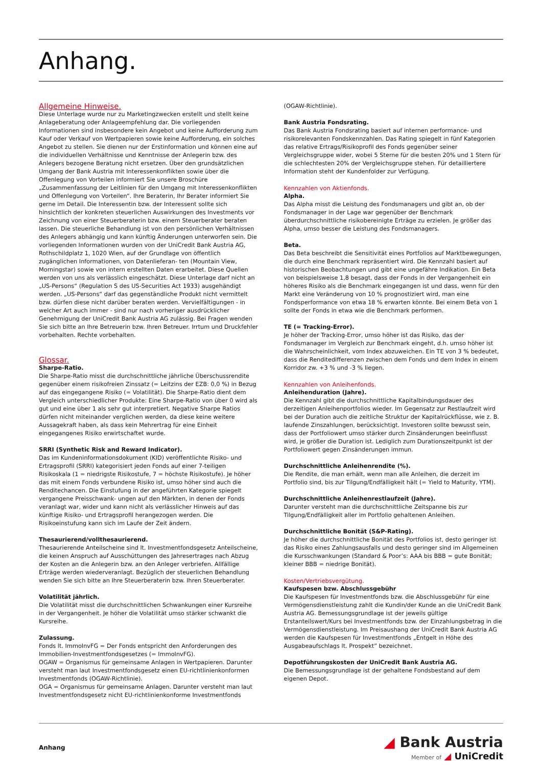Anhang.
Allgemeine Hinweise.
Diese Unterlage wurde nur zu Marketingzwecken erstellt und stellt keine Anlageberatung oder Anlageempfehlung dar. Die vorliegenden Informationen sind insbesondere kein Angebot und keine Aufforderung zum Kauf oder Verkauf von Wertpapieren sowie keine Aufforderung, ein solches Angebot zu stellen. Sie dienen nur der Erstinformation und können eine auf die individuellen Verhältnisse und Kenntnisse der Anlegerin bzw. des Anlegers bezogene Beratung nicht ersetzen. Über den grundsätzlichen Umgang der Bank Austria mit Interessenkonflikten sowie über die Offenlegung von Vorteilen informiert Sie unsere Broschüre „Zusammenfassung der Leitlinien für den Umgang mit Interessenkonflikten und Offenlegung von Vorteilen“. Ihre Beraterin, Ihr Berater informiert Sie gerne im Detail. Die Interessentin bzw. der Interessent sollte sich hinsichtlich der konkreten steuerlichen Auswirkungen des Investments vor Zeichnung von einer Steuerberaterin bzw. einem Steuerberater beraten lassen. Die steuerliche Behandlung ist von den persönlichen Verhältnissen des Anlegers abhängig und kann künftig Änderungen unterworfen sein. Die vorliegenden Informationen wurden von der UniCredit Bank Austria AG, Rothschildplatz 1, 1020 Wien, auf der Grundlage von öffentlich zugänglichen Informationen, von Datenlieferan- ten (Mountain View, Morningstar) sowie von intern erstellten Daten erarbeitet. Diese Quellen werden von uns als verlässlich eingeschätzt. Diese Unterlage darf nicht an „US-Persons“ (Regulation S des US-Securities Act 1933) ausgehändigt werden. „US-Persons“ darf das gegenständliche Produkt nicht vermittelt bzw. dürfen diese nicht darüber beraten werden. Vervielfältigungen - in welcher Art auch immer - sind nur nach vorheriger ausdrücklicher Genehmigung der UniCredit Bank Austria AG zulässig. Bei Fragen wenden Sie sich bitte an Ihre Betreuerin bzw. Ihren Betreuer. Irrtum und Druckfehler vorbehalten. Rechte vorbehalten.
Glossar.
Sharpe-Ratio.
Die Sharpe-Ratio misst die durchschnittliche jährliche Überschussrendite gegenüber einem risikofreien Zinssatz (= Leitzins der EZB: 0,0 %) in Bezug auf das eingegangene Risiko (= Volatilität). Die Sharpe-Ratio dient dem Vergleich unterschiedlicher Produkte: Eine Sharpe-Ratio von über 0 wird als gut und eine über 1 als sehr gut interpretiert. Negative Sharpe Ratios dürfen nicht miteinander verglichen werden, da diese keine weitere Aussagekraft haben, als dass kein Mehrertrag für eine Einheit eingegangenes Risiko erwirtschaftet wurde.
SRRI (Synthetic Risk and Reward Indicator).
Das im Kundeninformationsdokument (KID) veröffentlichte Risiko- und Ertragsprofil (SRRI) kategorisiert jeden Fonds auf einer 7-teiligen Risikoskala (1 = niedrigste Risikostufe, 7 = höchste Risikostufe). Je höher das mit einem Fonds verbundene Risiko ist, umso höher sind auch die Renditechancen. Die Einstufung in der angeführten Kategorie spiegelt vergangene Preisschwank- ungen auf den Märkten, in denen der Fonds veranlagt war, wider und kann nicht als verlässlicher Hinweis auf das künftige Risiko- und Ertragsprofil herangezogen werden. Die Risikoeinstufung kann sich im Laufe der Zeit ändern.
Thesaurierend/vollthesaurierend.
Thesaurierende Anteilscheine sind lt. Investmentfondsgesetz Anteilscheine, die keinen Anspruch auf Ausschüttungen des Jahresertrages nach Abzug der Kosten an die Anlegerin bzw. an den Anleger verbriefen. Allfällige Erträge werden wiederveranlagt. Bezüglich der steuerlichen Behandlung wenden Sie sich bitte an Ihre Steuerberaterin bzw. Ihren Steuerberater.
Volatilität jährlich.
Die Volatilität misst die durchschnittlichen Schwankungen einer Kursreihe in der Vergangenheit. Je höher die Volatilität umso stärker schwankt die Kursreihe.
Zulassung.
Fonds lt. ImmoInvFG = Der Fonds entspricht den Anforderungen des Immobilien-Investmentfondsgesetzes (= ImmoInvFG).
OGAW = Organismus für gemeinsame Anlagen in Wertpapieren. Darunter versteht man laut Investmentfondsgesetz einen EU-richtlinienkonformen Investmentfonds (OGAW-Richtlinie).
OGA = Organismus für gemeinsame Anlagen. Darunter versteht man laut Investmentfondsgesetz nicht EU-richtlinienkonforme Investmentfonds
(OGAW-Richtlinie).
Bank Austria Fondsrating.
Das Bank Austria Fondsrating basiert auf internen performance- und risikorelevanten Fondskennzahlen. Das Rating spiegelt in fünf Kategorien das relative Ertrags/Risikoprofil des Fonds gegenüber seiner Vergleichsgruppe wider, wobei 5 Sterne für die besten 20% und 1 Stern für die schlechtesten 20% der Vergleichsgruppe stehen. Für detailliertere Information steht der Kundenfolder zur Verfügung.
Kennzahlen von Aktienfonds.
Alpha.
Das Alpha misst die Leistung des Fondsmanagers und gibt an, ob der Fondsmanager in der Lage war gegenüber der Benchmark überdurchschnittliche risikobereinigte Erträge zu erzielen. Je größer das Alpha, umso besser die Leistung des Fondsmanagers.
Beta.
Das Beta beschreibt die Sensitivität eines Portfolios auf Marktbewegungen, die durch eine Benchmark repräsentiert wird. Die Kennzahl basiert auf historischen Beobachtungen und gibt eine ungefähre Indikation. Ein Beta von beispielsweise 1,8 besagt, dass der Fonds in der Vergangenheit ein höheres Risiko als die Benchmark eingegangen ist und dass, wenn für den Markt eine Veränderung von 10 % prognostiziert wird, man eine Fondsperformance von etwa 18 % erwarten könnte. Bei einem Beta von 1 sollte der Fonds in etwa wie die Benchmark performen.
TE (= Tracking-Error).
Je höher der Tracking-Error, umso höher ist das Risiko, das der Fondsmanager im Vergleich zur Benchmark eingeht, d.h. umso höher ist die Wahrscheinlichkeit, vom Index abzuweichen. Ein TE von 3 % bedeutet, dass die Renditedifferenzen zwischen dem Fonds und dem Index in einem Korridor zw. +3 % und -3 % liegen.
Kennzahlen von Anleihenfonds.
Anleihenduration (Jahre).
Die Kennzahl gibt die durchschnittliche Kapitalbindungsdauer des derzeitigen Anleihenportfolios wieder. Im Gegensatz zur Restlaufzeit wird bei der Duration auch die zeitliche Struktur der Kapitalrückflüsse, wie z. B. laufende Zinszahlungen, berücksichtigt. Investoren sollte bewusst sein, dass der Portfoliowert umso stärker durch Zinsänderungen beeinflusst wird, je größer die Duration ist. Lediglich zum Durationszeitpunkt ist der Portfoliowert gegen Zinsänderungen immun.
Durchschnittliche Anleihenrendite (%).
Die Rendite, die man erhält, wenn man alle Anleihen, die derzeit im Portfolio sind, bis zur Tilgung/Endfälligkeit hält (= Yield to Maturity, YTM).
Durchschnittliche Anleihenrestlaufzeit (Jahre).
Darunter versteht man die durchschnittliche Zeitspanne bis zur Tilgung/Endfälligkeit aller im Portfolio gehaltenen Anleihen.
Durchschnittliche Bonität (S&P-Rating).
Je höher die durchschnittliche Bonität des Portfolios ist, desto geringer ist das Risiko eines Zahlungsausfalls und desto geringer sind im Allgemeinen die Kursschwankungen (Standard & Poor’s: AAA bis BBB = gute Bonität; kleiner BBB = niedrige Bonität).
Kosten/Vertriebsvergütung.
Kaufspesen bzw. Abschlussgebühr
Die Kaufspesen für Investmentfonds bzw. die Abschlussgebühr für eine Vermögensdienstleistung zahlt die Kundin/der Kunde an die UniCredit Bank Austria AG. Bemessungsgrundlage ist der jeweils gültige Erstanteilswert/Kurs bei Investmentfonds bzw. der Einzahlungsbetrag in die Vermögensdienstleistung. Im Preisaushang der UniCredit Bank Austria AG werden die Kaufspesen für Investmentfonds „Entgelt in Höhe des Ausgabeaufschlags lt. Prospekt” bezeichnet.
Depotführungskosten der UniCredit Bank Austria AG.
Die Bemessungsgrundlage ist der gehaltene Fondsbestand auf dem eigenen Depot.
Anhang
◢ Bank Austria
Member of ◢ UniCredit